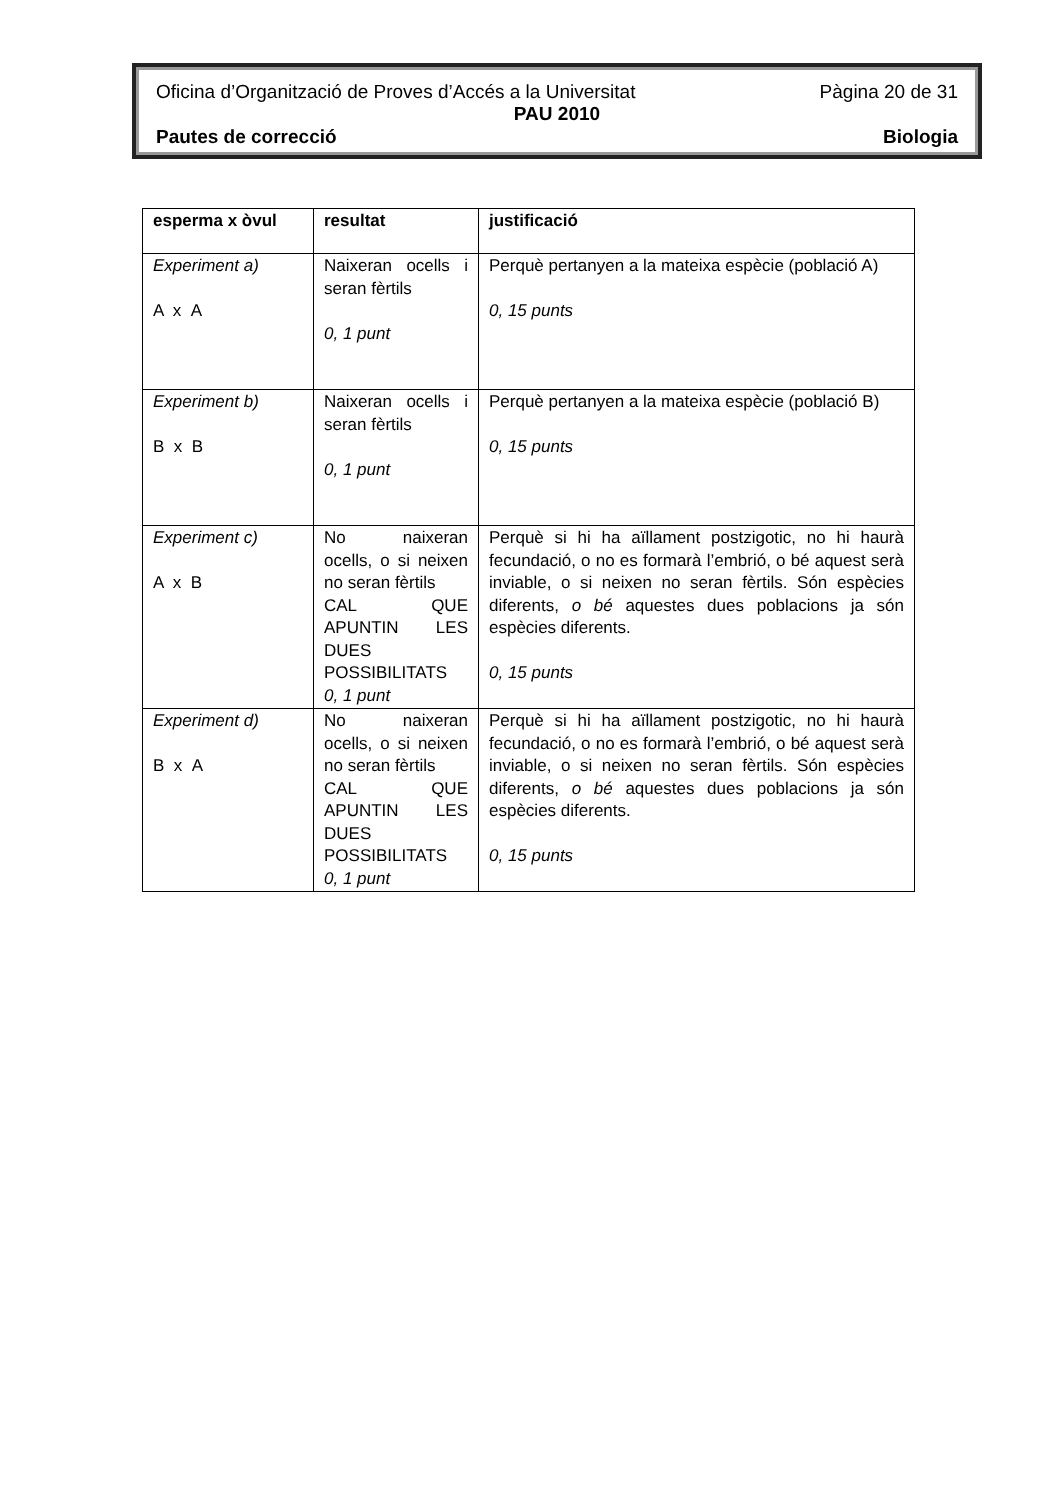Oficina d’Organització de Proves d’Accés a la Universitat Pàgina 20 de 31
PAU 2010
Pautes de correcció Biologia
| esperma x òvul | resultat | justificació |
| --- | --- | --- |
| Experiment a) A x A | Naixeran ocells i seran fèrtils 0, 1 punt | Perquè pertanyen a la mateixa espècie (població A) 0, 15 punts |
| Experiment b) B x B | Naixeran ocells i seran fèrtils 0, 1 punt | Perquè pertanyen a la mateixa espècie (població B) 0, 15 punts |
| Experiment c) A x B | No naixeran ocells, o si neixen no seran fèrtils CAL QUE APUNTIN LES DUES POSSIBILITATS 0, 1 punt | Perquè si hi ha aïllament postzigotic, no hi haurà fecundació, o no es formarà l’embrió, o bé aquest serà inviable, o si neixen no seran fèrtils. Són espècies diferents, o bé aquestes dues poblacions ja són espècies diferents. 0, 15 punts |
| Experiment d) B x A | No naixeran ocells, o si neixen no seran fèrtils CAL QUE APUNTIN LES DUES POSSIBILITATS 0, 1 punt | Perquè si hi ha aïllament postzigotic, no hi haurà fecundació, o no es formarà l’embrió, o bé aquest serà inviable, o si neixen no seran fèrtils. Són espècies diferents, o bé aquestes dues poblacions ja són espècies diferents. 0, 15 punts |